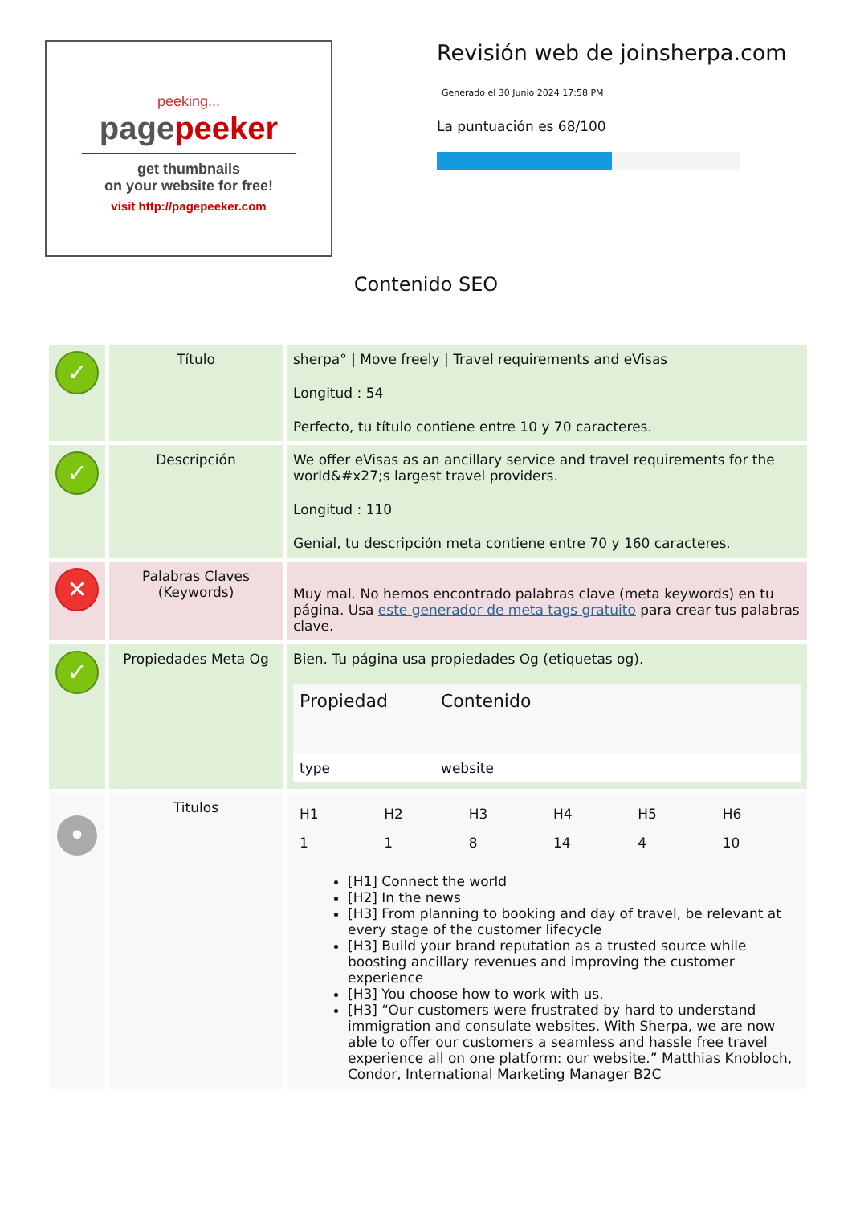peeking...
pagepeeker
get thumbnails
on your website for free!
visit http://pagepeeker.com
Revisión web de joinsherpa.com
Generado el 30 Junio 2024 17:58 PM
La puntuación es 68/100
Contenido SEO
| ✓ | Título | sherpa° / Move freely / Travel requirements and eVisas Longitud : 54 Perfecto, tu título contiene entre 10 y 70 caracteres. |
| ✓ | Descripción | We offer eVisas as an ancillary service and travel requirements for the world&#x27;s largest travel providers. Longitud : 110 Genial, tu descripción meta contiene entre 70 y 160 caracteres. |
| ✕ | Palabras Claves (Keywords) | Muy mal. No hemos encontrado palabras clave (meta keywords) en tu página. Usa este generador de meta tags gratuito para crear tus palabras clave. |
| ✓ | Propiedades Meta Og | Bien. Tu página usa propiedades Og (etiquetas og). / Propiedad / Contenido / / --- / --- / / type / website / |
| • | Titulos | / H1 / H2 / H3 / H4 / H5 / H6 / / --- / --- / --- / --- / --- / --- / / 1 / 1 / 8 / 14 / 4 / 10 / [H1] Connect the world [H2] In the news [H3] From planning to booking and day of travel, be relevant at every stage of the customer lifecycle [H3] Build your brand reputation as a trusted source while boosting ancillary revenues and improving the customer experience [H3] You choose how to work with us. [H3] “Our customers were frustrated by hard to understand immigration and consulate websites. With Sherpa, we are now able to offer our customers a seamless and hassle free travel experience all on one platform: our website.” Matthias Knobloch, Condor, International Marketing Manager B2C |